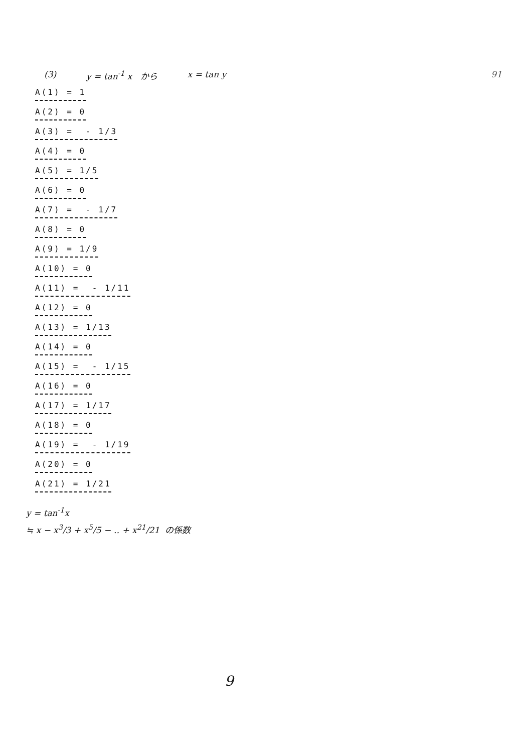(3) y = tan<sup>-1</sup> x から x = tan y 91
A(1) = 1
A(2) = 0
A(3) = - 1/3
A(4) = 0
A(5) = 1/5
A(6) = 0
A(7) = - 1/7
A(8) = 0
A(9) = 1/9
A(10) = 0
A(11) = - 1/11
A(12) = 0
A(13) = 1/13
A(14) = 0
A(15) = - 1/15
A(16) = 0
A(17) = 1/17
A(18) = 0
A(19) = - 1/19
A(20) = 0
A(21) = 1/21
y = tan<sup>-1</sup>x
≒ x − x<sup>3</sup>/3 + x<sup>5</sup>/5 − ‥ + x<sup>21</sup>/21 の係数
9